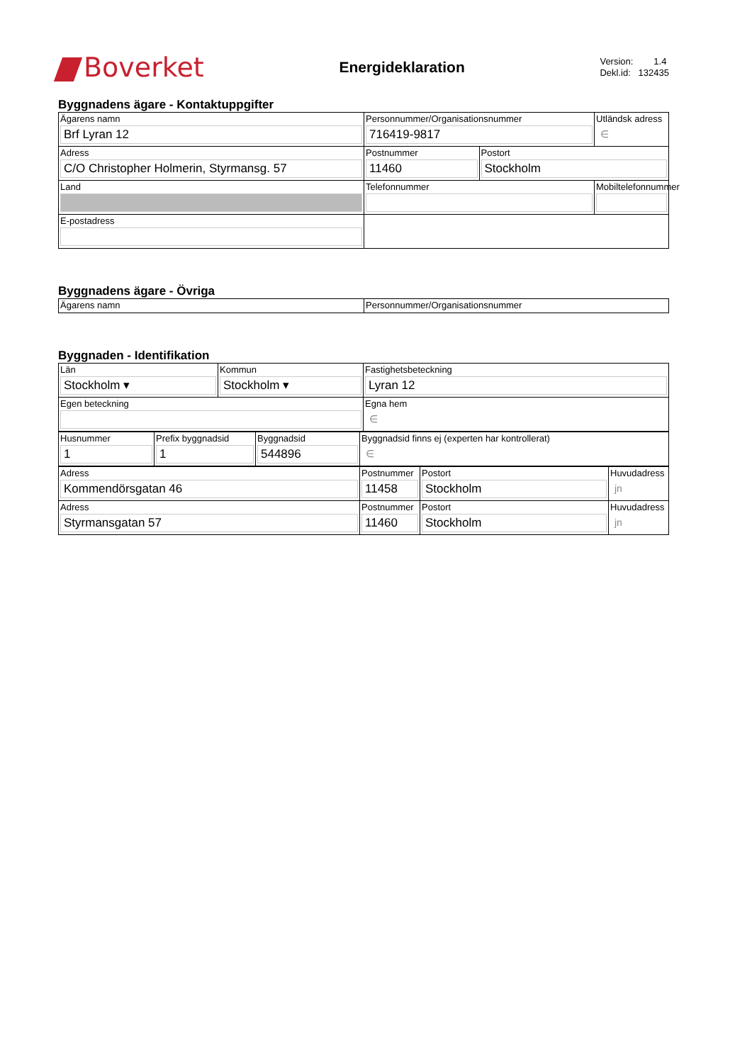Boverket
Energideklaration
Version: 1.4
Dekl.id: 132435
Byggnadens ägare - Kontaktuppgifter
| Ägarens namn Brf Lyran 12 | Personnummer/Organisationsnummer 716419-9817 | | Utländsk adress ∈ |
| Adress C/O Christopher Holmerin, Styrmansg. 57 | Postnummer 11460 | Postort Stockholm | |
| Land | Telefonnummer | | Mobiltelefonnummer |
| E-postadress | | | |
Byggnadens ägare - Övriga
| Ägarens namn | Personnummer/Organisationsnummer |
Byggnaden - Identifikation
| Län Stockholm ▾ | Kommun Stockholm ▾ | Fastighetsbeteckning Lyran 12 |
| Egen beteckning | | Egna hem ∈ |
| Husnummer 1 | Prefix byggnadsid 1 | Byggnadsid 544896 | Byggnadsid finns ej (experten har kontrollerat) ∈ |
| Adress Kommendörsgatan 46 | Postnummer 11458 | Postort Stockholm | Huvudadress jn |
| Adress Styrmansgatan 57 | Postnummer 11460 | Postort Stockholm | Huvudadress jn |